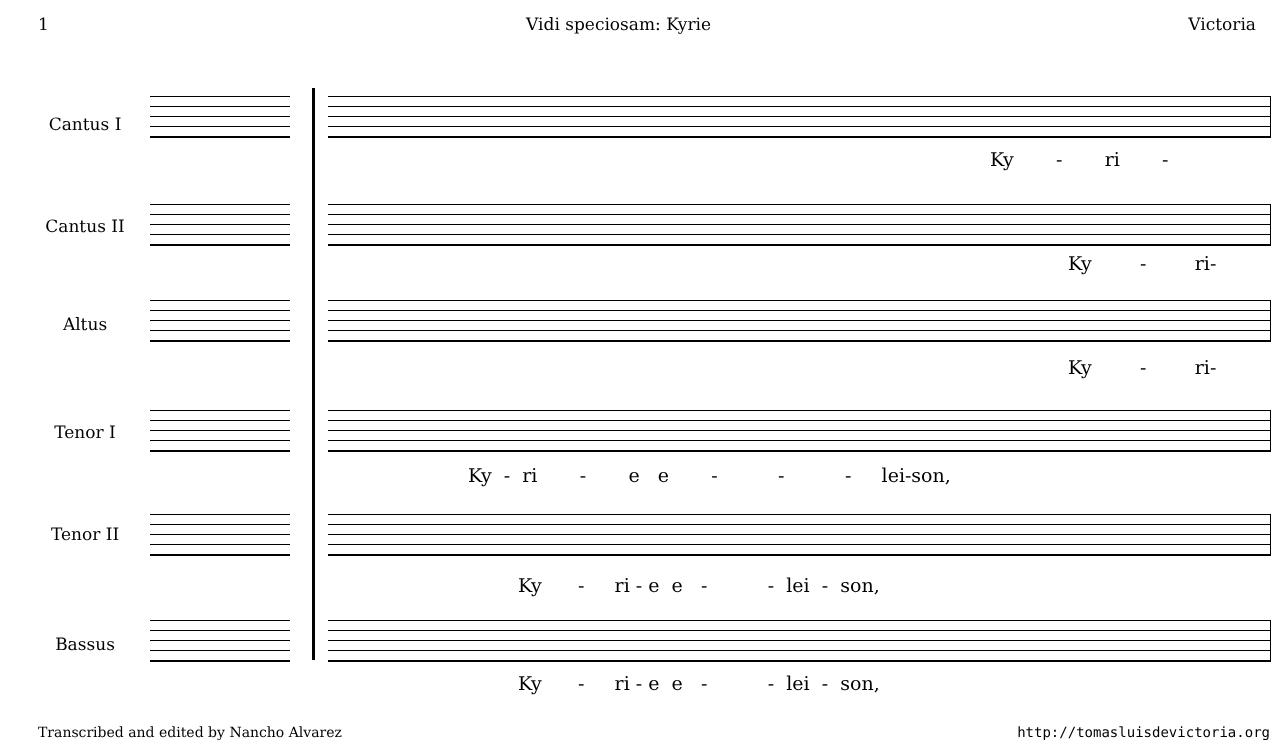1 Vidi speciosam: Kyrie Victoria
Cantus I
Ky - ri -
Cantus II
Ky - ri-
Altus
Ky - ri-
Tenor I
Ky - ri - e e - - - lei-son,
Tenor II
Ky - ri - e e - - lei - son,
Bassus
Ky - ri - e e - - lei - son,
Transcribed and edited by Nancho Alvarez http://tomasluisdevictoria.org